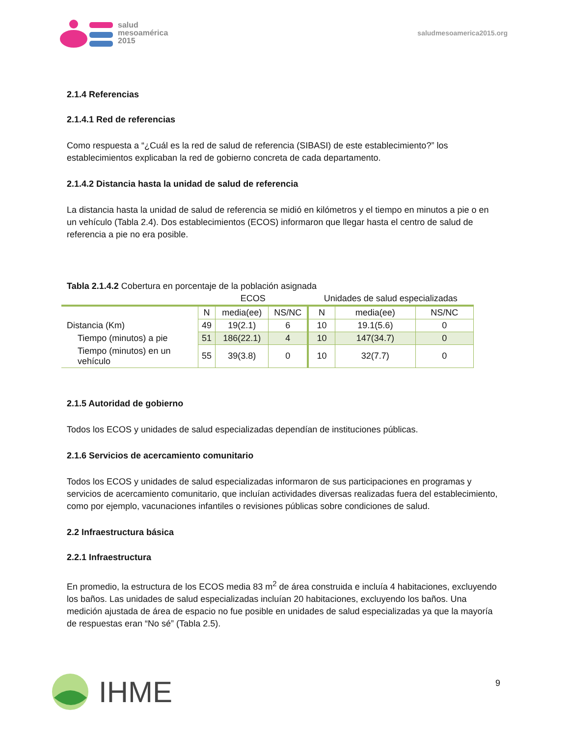salud
mesoamérica
2015
saludmesoamerica2015.org
2.1.4 Referencias
2.1.4.1 Red de referencias
Como respuesta a “¿Cuál es la red de salud de referencia (SIBASI) de este establecimiento?” los establecimientos explicaban la red de gobierno concreta de cada departamento.
2.1.4.2 Distancia hasta la unidad de salud de referencia
La distancia hasta la unidad de salud de referencia se midió en kilómetros y el tiempo en minutos a pie o en un vehículo (Tabla 2.4). Dos establecimientos (ECOS) informaron que llegar hasta el centro de salud de referencia a pie no era posible.
Tabla 2.1.4.2 Cobertura en porcentaje de la población asignada
| | ECOS | | | Unidades de salud especializadas | | |
| | N | media(ee) | NS/NC | N | media(ee) | NS/NC |
| Distancia (Km) | 49 | 19(2.1) | 6 | 10 | 19.1(5.6) | 0 |
| Tiempo (minutos) a pie | 51 | 186(22.1) | 4 | 10 | 147(34.7) | 0 |
| Tiempo (minutos) en un vehículo | 55 | 39(3.8) | 0 | 10 | 32(7.7) | 0 |
2.1.5 Autoridad de gobierno
Todos los ECOS y unidades de salud especializadas dependían de instituciones públicas.
2.1.6 Servicios de acercamiento comunitario
Todos los ECOS y unidades de salud especializadas informaron de sus participaciones en programas y servicios de acercamiento comunitario, que incluían actividades diversas realizadas fuera del establecimiento, como por ejemplo, vacunaciones infantiles o revisiones públicas sobre condiciones de salud.
2.2 Infraestructura básica
2.2.1 Infraestructura
En promedio, la estructura de los ECOS media 83 m<sup>2</sup> de área construida e incluía 4 habitaciones, excluyendo los baños. Las unidades de salud especializadas incluían 20 habitaciones, excluyendo los baños. Una medición ajustada de área de espacio no fue posible en unidades de salud especializadas ya que la mayoría de respuestas eran “No sé” (Tabla 2.5).
IHME 9